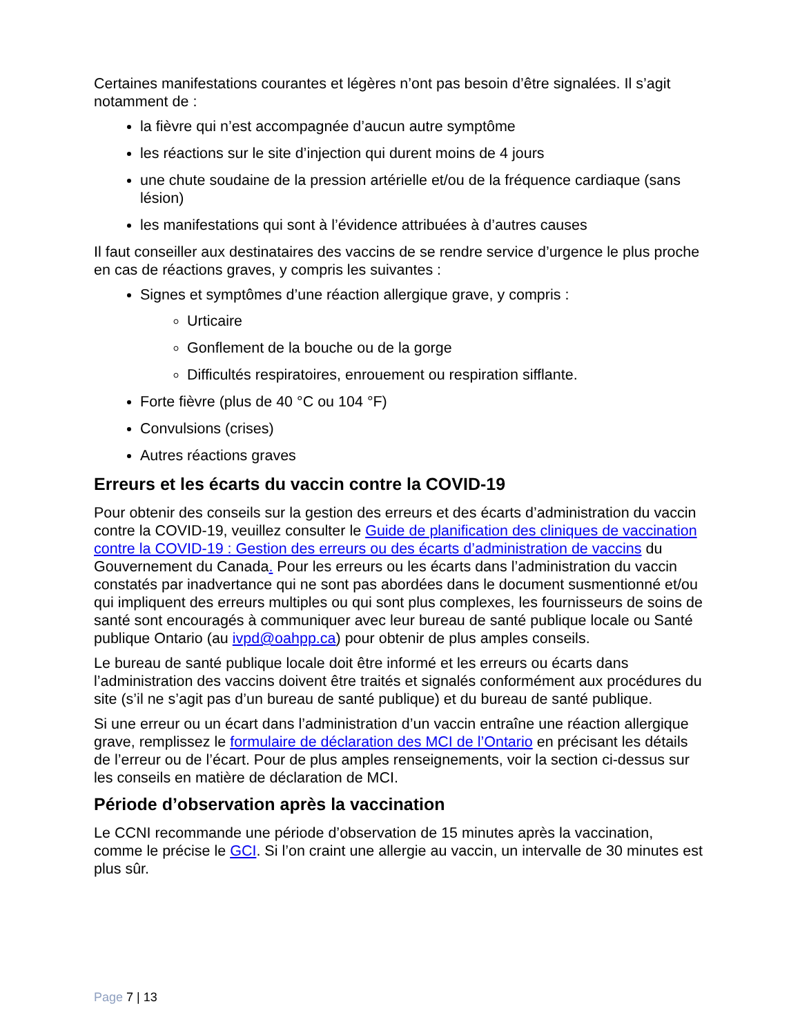Certaines manifestations courantes et légères n’ont pas besoin d’être signalées. Il s’agit notamment de :
la fièvre qui n’est accompagnée d’aucun autre symptôme
les réactions sur le site d’injection qui durent moins de 4 jours
une chute soudaine de la pression artérielle et/ou de la fréquence cardiaque (sans lésion)
les manifestations qui sont à l’évidence attribuées à d’autres causes
Il faut conseiller aux destinataires des vaccins de se rendre service d’urgence le plus proche en cas de réactions graves, y compris les suivantes :
Signes et symptômes d’une réaction allergique grave, y compris :
Urticaire
Gonflement de la bouche ou de la gorge
Difficultés respiratoires, enrouement ou respiration sifflante.
Forte fièvre (plus de 40 °C ou 104 °F)
Convulsions (crises)
Autres réactions graves
Erreurs et les écarts du vaccin contre la COVID-19
Pour obtenir des conseils sur la gestion des erreurs et des écarts d’administration du vaccin contre la COVID-19, veuillez consulter le Guide de planification des cliniques de vaccination contre la COVID-19 : Gestion des erreurs ou des écarts d’administration de vaccins du Gouvernement du Canada. Pour les erreurs ou les écarts dans l’administration du vaccin constatés par inadvertance qui ne sont pas abordées dans le document susmentionné et/ou qui impliquent des erreurs multiples ou qui sont plus complexes, les fournisseurs de soins de santé sont encouragés à communiquer avec leur bureau de santé publique locale ou Santé publique Ontario (au ivpd@oahpp.ca) pour obtenir de plus amples conseils.
Le bureau de santé publique locale doit être informé et les erreurs ou écarts dans l’administration des vaccins doivent être traités et signalés conformément aux procédures du site (s’il ne s’agit pas d’un bureau de santé publique) et du bureau de santé publique.
Si une erreur ou un écart dans l’administration d’un vaccin entraîne une réaction allergique grave, remplissez le formulaire de déclaration des MCI de l’Ontario en précisant les détails de l’erreur ou de l’écart. Pour de plus amples renseignements, voir la section ci-dessus sur les conseils en matière de déclaration de MCI.
Période d’observation après la vaccination
Le CCNI recommande une période d’observation de 15 minutes après la vaccination, comme le précise le GCI. Si l’on craint une allergie au vaccin, un intervalle de 30 minutes est plus sûr.
Page 7 | 13